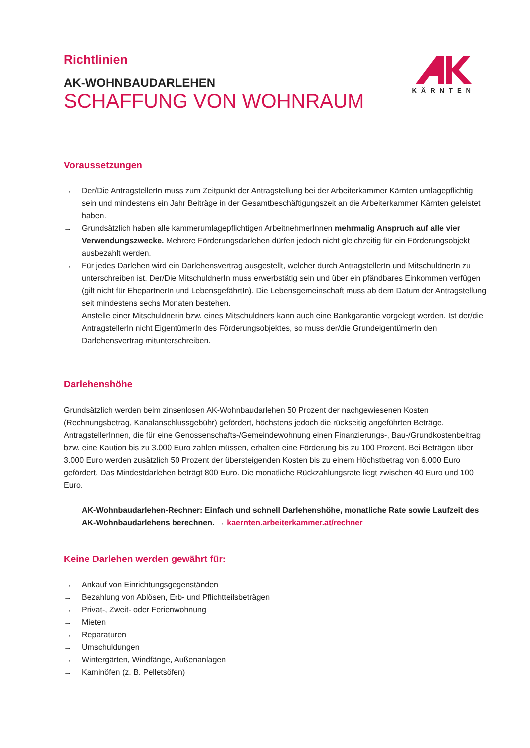KÄRNTEN
Richtlinien
AK-WOHNBAUDARLEHEN
SCHAFFUNG VON WOHNRAUM
Voraussetzungen
→ Der/Die AntragstellerIn muss zum Zeitpunkt der Antragstellung bei der Arbeiterkammer Kärnten umlagepflichtig sein und mindestens ein Jahr Beiträge in der Gesamtbeschäftigungszeit an die Arbeiterkammer Kärnten geleistet haben.
→ Grundsätzlich haben alle kammerumlagepflichtigen ArbeitnehmerInnen mehrmalig Anspruch auf alle vier Verwendungszwecke. Mehrere Förderungsdarlehen dürfen jedoch nicht gleichzeitig für ein Förderungsobjekt ausbezahlt werden.
→ Für jedes Darlehen wird ein Darlehensvertrag ausgestellt, welcher durch AntragstellerIn und MitschuldnerIn zu unterschreiben ist. Der/Die MitschuldnerIn muss erwerbstätig sein und über ein pfändbares Einkommen verfügen (gilt nicht für EhepartnerIn und LebensgefährtIn). Die Lebensgemeinschaft muss ab dem Datum der Antragstellung seit mindestens sechs Monaten bestehen.
Anstelle einer Mitschuldnerin bzw. eines Mitschuldners kann auch eine Bankgarantie vorgelegt werden. Ist der/die AntragstellerIn nicht EigentümerIn des Förderungsobjektes, so muss der/die GrundeigentümerIn den Darlehensvertrag mitunterschreiben.
Darlehenshöhe
Grundsätzlich werden beim zinsenlosen AK-Wohnbaudarlehen 50 Prozent der nachgewiesenen Kosten (Rechnungsbetrag, Kanalanschlussgebühr) gefördert, höchstens jedoch die rückseitig angeführten Beträge.
AntragstellerInnen, die für eine Genossenschafts-/Gemeindewohnung einen Finanzierungs-, Bau-/Grundkostenbeitrag bzw. eine Kaution bis zu 3.000 Euro zahlen müssen, erhalten eine Förderung bis zu 100 Prozent. Bei Beträgen über 3.000 Euro werden zusätzlich 50 Prozent der übersteigenden Kosten bis zu einem Höchstbetrag von 6.000 Euro gefördert. Das Mindestdarlehen beträgt 800 Euro. Die monatliche Rückzahlungsrate liegt zwischen 40 Euro und 100 Euro.
AK-Wohnbaudarlehen-Rechner: Einfach und schnell Darlehenshöhe, monatliche Rate sowie Laufzeit des AK-Wohnbaudarlehens berechnen. → kaernten.arbeiterkammer.at/rechner
Keine Darlehen werden gewährt für:
→ Ankauf von Einrichtungsgegenständen
→ Bezahlung von Ablösen, Erb- und Pflichtteilsbeträgen
→ Privat-, Zweit- oder Ferienwohnung
→ Mieten
→ Reparaturen
→ Umschuldungen
→ Wintergärten, Windfänge, Außenanlagen
→ Kaminöfen (z. B. Pelletsöfen)